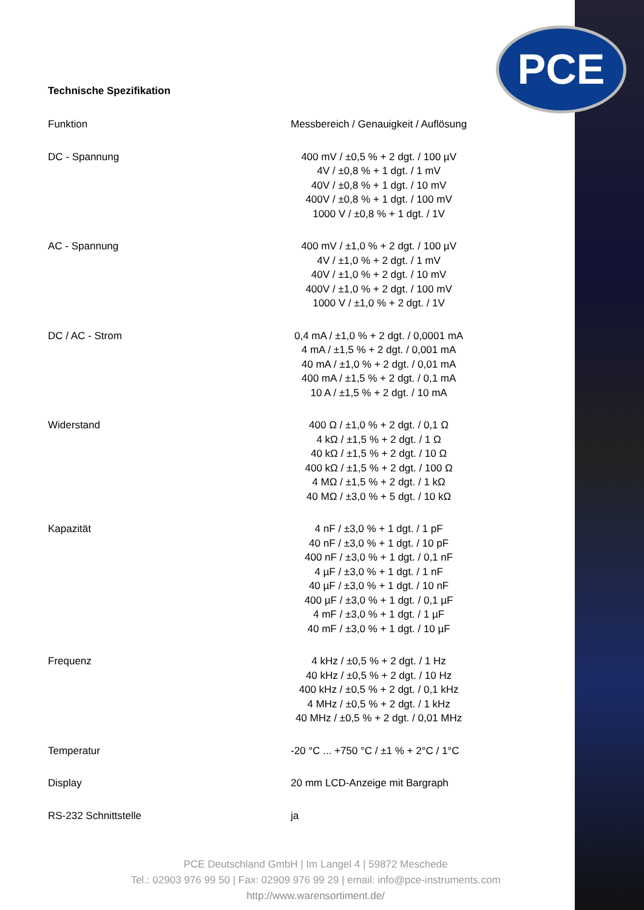PCE
Technische Spezifikation
| Funktion | Messbereich / Genauigkeit / Auflösung |
| DC - Spannung | 400 mV / ±0,5 % + 2 dgt. / 100 µV 4V / ±0,8 % + 1 dgt. / 1 mV 40V / ±0,8 % + 1 dgt. / 10 mV 400V / ±0,8 % + 1 dgt. / 100 mV 1000 V / ±0,8 % + 1 dgt. / 1V |
| AC - Spannung | 400 mV / ±1,0 % + 2 dgt. / 100 µV 4V / ±1,0 % + 2 dgt. / 1 mV 40V / ±1,0 % + 2 dgt. / 10 mV 400V / ±1,0 % + 2 dgt. / 100 mV 1000 V / ±1,0 % + 2 dgt. / 1V |
| DC / AC - Strom | 0,4 mA / ±1,0 % + 2 dgt. / 0,0001 mA 4 mA / ±1,5 % + 2 dgt. / 0,001 mA 40 mA / ±1,0 % + 2 dgt. / 0,01 mA 400 mA / ±1,5 % + 2 dgt. / 0,1 mA 10 A / ±1,5 % + 2 dgt. / 10 mA |
| Widerstand | 400 Ω / ±1,0 % + 2 dgt. / 0,1 Ω 4 kΩ / ±1,5 % + 2 dgt. / 1 Ω 40 kΩ / ±1,5 % + 2 dgt. / 10 Ω 400 kΩ / ±1,5 % + 2 dgt. / 100 Ω 4 MΩ / ±1,5 % + 2 dgt. / 1 kΩ 40 MΩ / ±3,0 % + 5 dgt. / 10 kΩ |
| Kapazität | 4 nF / ±3,0 % + 1 dgt. / 1 pF 40 nF / ±3,0 % + 1 dgt. / 10 pF 400 nF / ±3,0 % + 1 dgt. / 0,1 nF 4 µF / ±3,0 % + 1 dgt. / 1 nF 40 µF / ±3,0 % + 1 dgt. / 10 nF 400 µF / ±3,0 % + 1 dgt. / 0,1 µF 4 mF / ±3,0 % + 1 dgt. / 1 µF 40 mF / ±3,0 % + 1 dgt. / 10 µF |
| Frequenz | 4 kHz / ±0,5 % + 2 dgt. / 1 Hz 40 kHz / ±0,5 % + 2 dgt. / 10 Hz 400 kHz / ±0,5 % + 2 dgt. / 0,1 kHz 4 MHz / ±0,5 % + 2 dgt. / 1 kHz 40 MHz / ±0,5 % + 2 dgt. / 0,01 MHz |
| Temperatur | -20 °C ... +750 °C / ±1 % + 2°C / 1°C |
| Display | 20 mm LCD-Anzeige mit Bargraph |
| RS-232 Schnittstelle | ja |
PCE Deutschland GmbH | Im Langel 4 | 59872 Meschede
Tel.: 02903 976 99 50 | Fax: 02909 976 99 29 | email: info@pce-instruments.com
http://www.warensortiment.de/